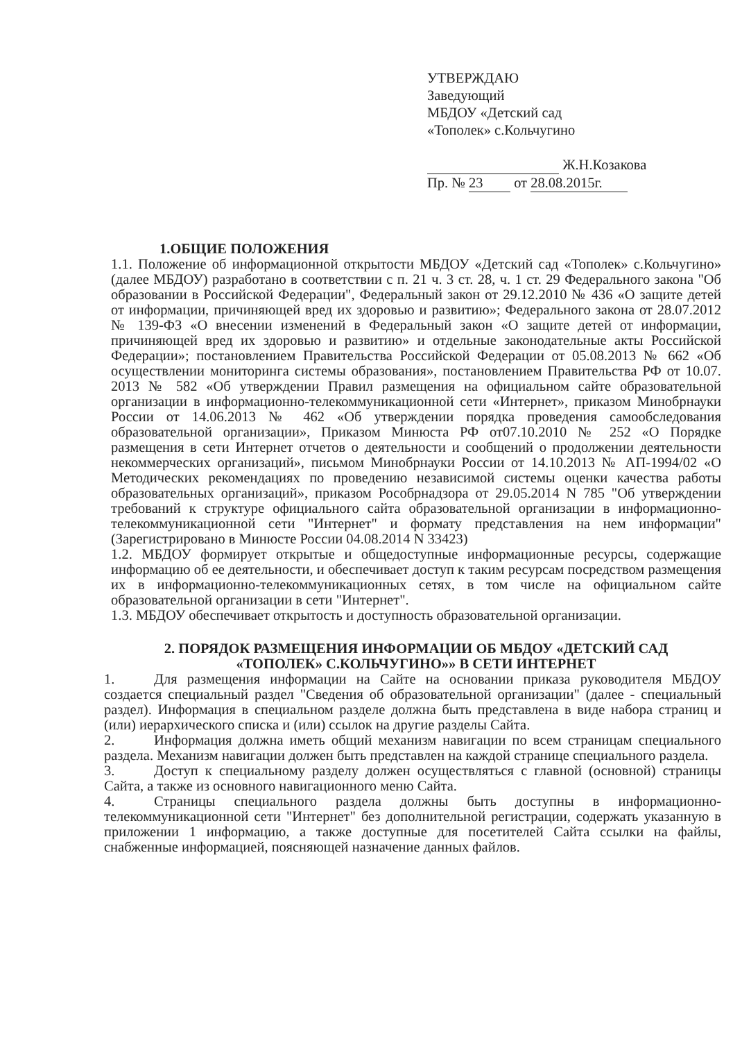УТВЕРЖДАЮ
Заведующий
МБДОУ «Детский сад
«Тополек» с.Кольчугино
Ж.Н.Козакова
Пр. № 23 от 28.08.2015г.
1.ОБЩИЕ ПОЛОЖЕНИЯ
1.1. Положение об информационной открытости МБДОУ «Детский сад «Тополек» с.Кольчугино» (далее МБДОУ) разработано в соответствии с п. 21 ч. 3 ст. 28, ч. 1 ст. 29 Федерального закона "Об образовании в Российской Федерации", Федеральный закон от 29.12.2010 № 436 «О защите детей от информации, причиняющей вред их здоровью и развитию»; Федерального закона от 28.07.2012 № 139-ФЗ «О внесении изменений в Федеральный закон «О защите детей от информации, причиняющей вред их здоровью и развитию» и отдельные законодательные акты Российской Федерации»; постановлением Правительства Российской Федерации от 05.08.2013 № 662 «Об осуществлении мониторинга системы образования», постановлением Правительства РФ от 10.07. 2013 № 582 «Об утверждении Правил размещения на официальном сайте образовательной организации в информационно-телекоммуникационной сети «Интернет», приказом Минобрнауки России от 14.06.2013 № 462 «Об утверждении порядка проведения самообследования образовательной организации», Приказом Минюста РФ от07.10.2010 № 252 «О Порядке размещения в сети Интернет отчетов о деятельности и сообщений о продолжении деятельности некоммерческих организаций», письмом Минобрнауки России от 14.10.2013 № АП-1994/02 «О Методических рекомендациях по проведению независимой системы оценки качества работы образовательных организаций», приказом Рособрнадзора от 29.05.2014 N 785 "Об утверждении требований к структуре официального сайта образовательной организации в информационно-телекоммуникационной сети "Интернет" и формату представления на нем информации" (Зарегистрировано в Минюсте России 04.08.2014 N 33423)
1.2. МБДОУ формирует открытые и общедоступные информационные ресурсы, содержащие информацию об ее деятельности, и обеспечивает доступ к таким ресурсам посредством размещения их в информационно-телекоммуникационных сетях, в том числе на официальном сайте образовательной организации в сети "Интернет".
1.3. МБДОУ обеспечивает открытость и доступность образовательной организации.
2. ПОРЯДОК РАЗМЕЩЕНИЯ ИНФОРМАЦИИ ОБ МБДОУ «ДЕТСКИЙ САД
«ТОПОЛЕК» С.КОЛЬЧУГИНО»» В СЕТИ ИНТЕРНЕТ
1. Для размещения информации на Сайте на основании приказа руководителя МБДОУ создается специальный раздел "Сведения об образовательной организации" (далее - специальный раздел). Информация в специальном разделе должна быть представлена в виде набора страниц и (или) иерархического списка и (или) ссылок на другие разделы Сайта.
2. Информация должна иметь общий механизм навигации по всем страницам специального раздела. Механизм навигации должен быть представлен на каждой странице специального раздела.
3. Доступ к специальному разделу должен осуществляться с главной (основной) страницы Сайта, а также из основного навигационного меню Сайта.
4. Страницы специального раздела должны быть доступны в информационно-телекоммуникационной сети "Интернет" без дополнительной регистрации, содержать указанную в приложении 1 информацию, а также доступные для посетителей Сайта ссылки на файлы, снабженные информацией, поясняющей назначение данных файлов.